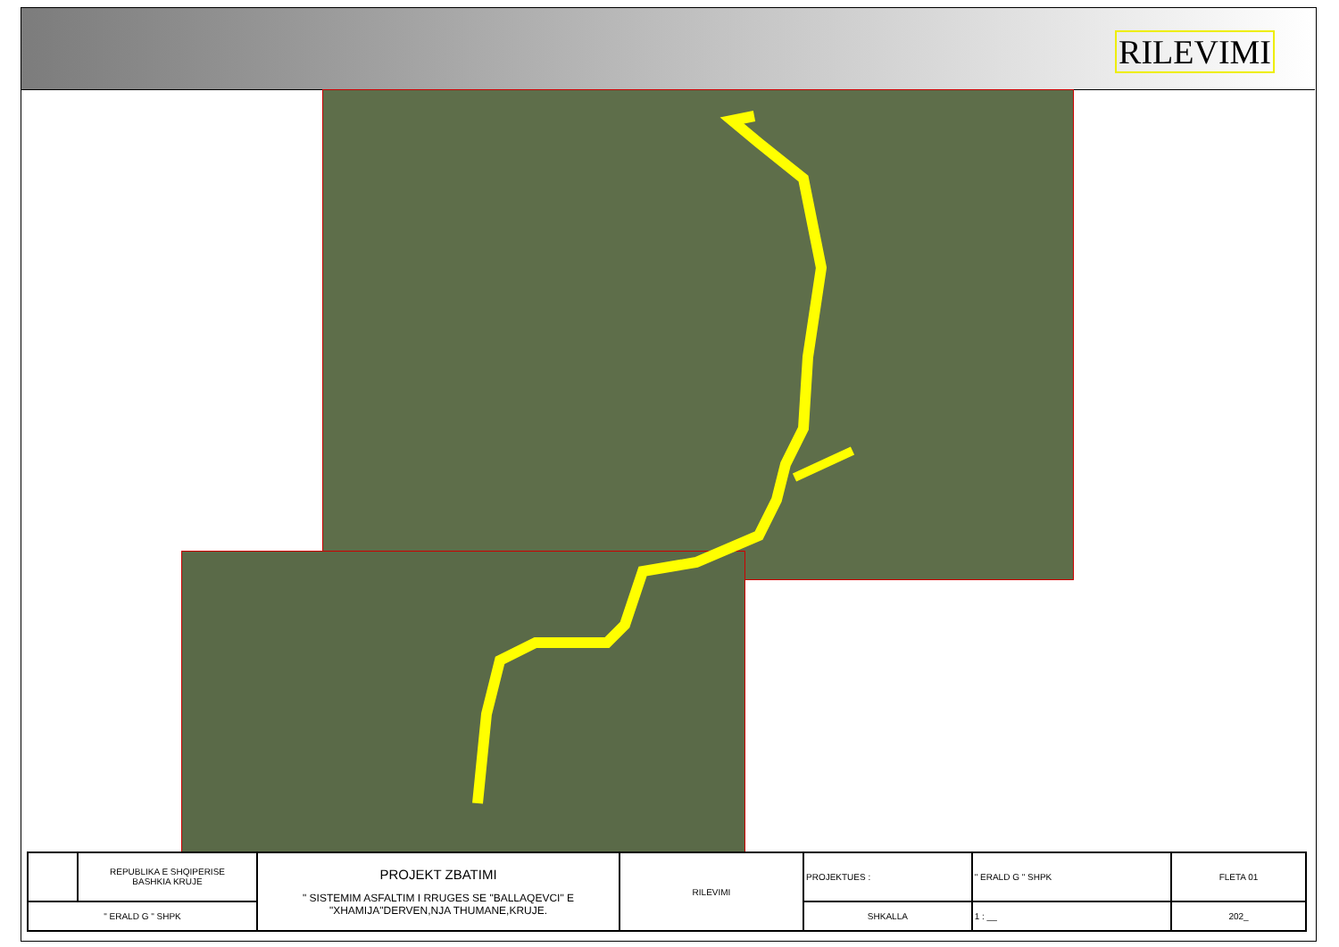RILEVIMI
| | REPUBLIKA E SHQIPERISE BASHKIA KRUJE | PROJEKT ZBATIMI " SISTEMIM ASFALTIM I RRUGES SE "BALLAQEVCI" E "XHAMIJA"DERVEN,NJA THUMANE,KRUJE. | RILEVIMI | PROJEKTUES : | " ERALD G " SHPK | FLETA 01 |
| " ERALD G " SHPK | | | | SHKALLA | 1 : __ | 202_ |